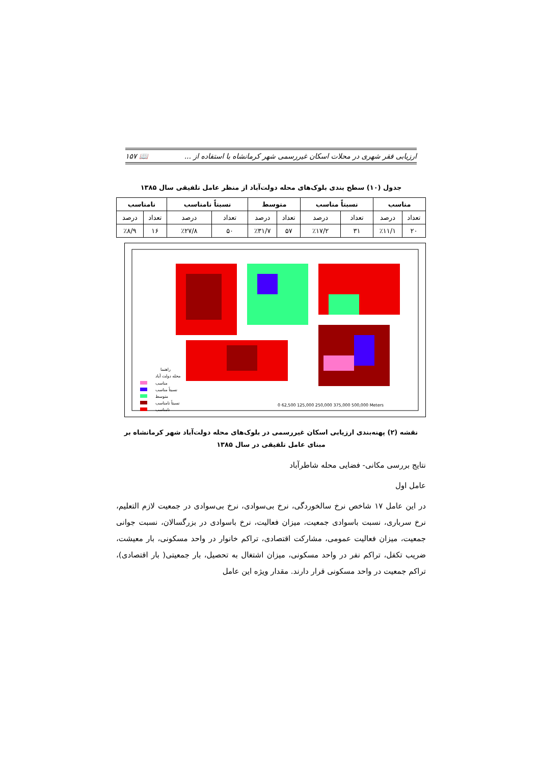ارزیابی فقر شهری در محلات اسکان غیررسمی شهر کرمانشاه با استفاده از ... 📖 ۱۵۷
جدول (۱۰) سطح بندی بلوک‌های محله دولت‌آباد از منظر عامل تلفیقی سال ۱۳۸۵
| مناسب | | نسبتاً مناسب | | متوسط | | نسبتاً نامناسب | | نامناسب | |
| --- | --- | --- | --- | --- | --- | --- | --- | --- | --- |
| تعداد | درصد | تعداد | درصد | تعداد | درصد | تعداد | درصد | تعداد | درصد |
| ۲۰ | ٪۱۱/۱ | ۳۱ | ٪۱۷/۲ | ۵۷ | ٪۳۱/۷ | ۵۰ | ٪۲۷/۸ | ۱۶ | ٪۸/۹ |
راهنما
محله دولت آباد
مناسب
نسبتاً مناسب
متوسط
نسبتاً نامناسب
نامناسب
0 62,500 125,000 250,000 375,000 500,000 Meters
نقشه (۲) پهنه‌بندی ارزیابی اسکان غیررسمی در بلوک‌های محله دولت‌آباد شهر کرمانشاه بر مبنای عامل تلفیقی در سال ۱۳۸۵
نتایج بررسی مکانی- فضایی محله شاطرآباد
عامل اول
در این عامل ۱۷ شاخص نرخ سالخوردگی، نرخ بی‌سوادی، نرخ بی‌سوادی در جمعیت لازم التعلیم، نرخ سرباری، نسبت باسوادی جمعیت، میزان فعالیت، نرخ باسوادی در بزرگسالان، نسبت جوانی جمعیت، میزان فعالیت عمومی، مشارکت اقتصادی، تراکم خانوار در واحد مسکونی، بار معیشت، ضریب تکفل، تراکم نفر در واحد مسکونی، میزان اشتغال به تحصیل، بار جمعیتی( بار اقتصادی)، تراکم جمعیت در واحد مسکونی قرار دارند. مقدار ویژه این عامل